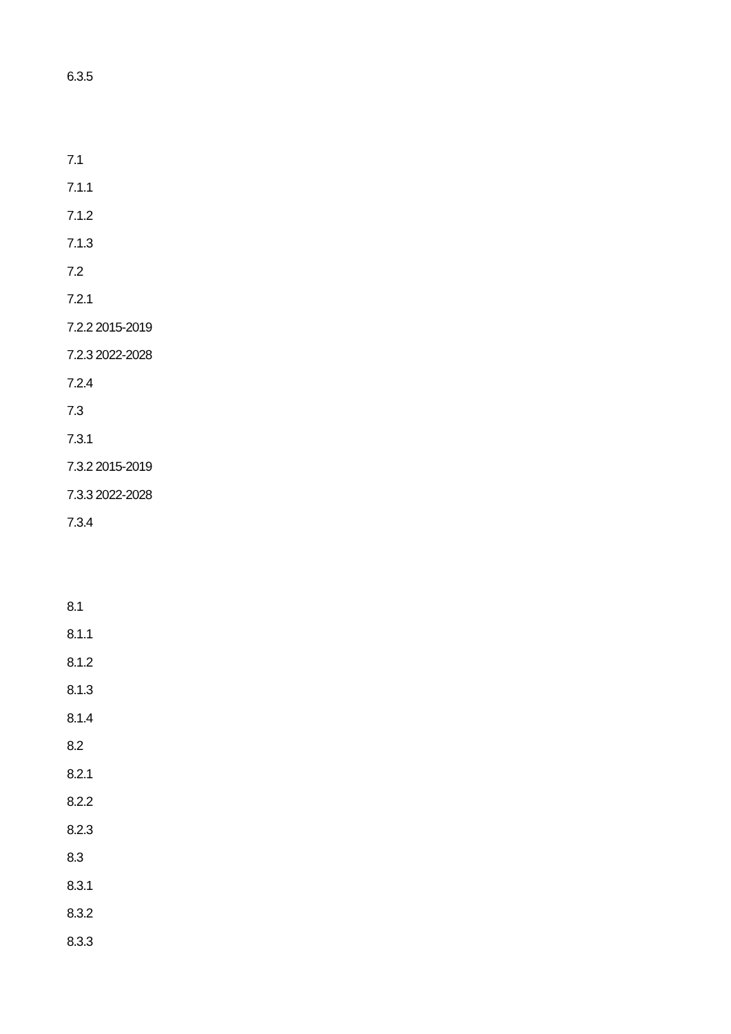6.3.5
7.1
7.1.1
7.1.2
7.1.3
7.2
7.2.1
7.2.2 2015-2019
7.2.3 2022-2028
7.2.4
7.3
7.3.1
7.3.2 2015-2019
7.3.3 2022-2028
7.3.4
8.1
8.1.1
8.1.2
8.1.3
8.1.4
8.2
8.2.1
8.2.2
8.2.3
8.3
8.3.1
8.3.2
8.3.3